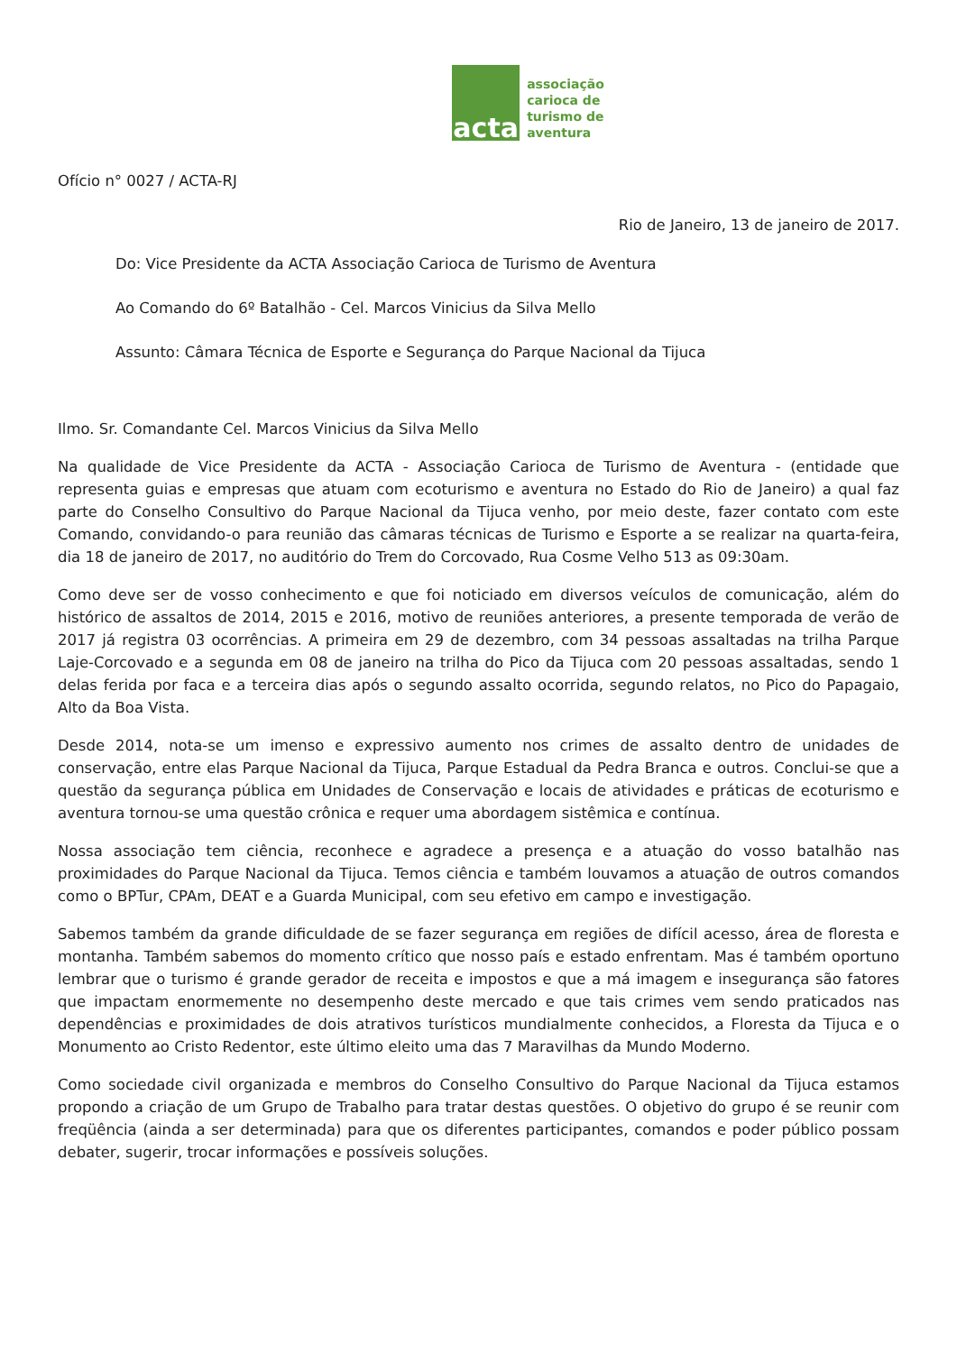acta
associação
carioca de
turismo de
aventura
Ofício n° 0027 / ACTA-RJ
Rio de Janeiro, 13 de janeiro de 2017.
Do: Vice Presidente da ACTA Associação Carioca de Turismo de Aventura
Ao Comando do 6º Batalhão - Cel. Marcos Vinicius da Silva Mello
Assunto: Câmara Técnica de Esporte e Segurança do Parque Nacional da Tijuca
Ilmo. Sr. Comandante Cel. Marcos Vinicius da Silva Mello
Na qualidade de Vice Presidente da ACTA - Associação Carioca de Turismo de Aventura - (entidade que representa guias e empresas que atuam com ecoturismo e aventura no Estado do Rio de Janeiro) a qual faz parte do Conselho Consultivo do Parque Nacional da Tijuca venho, por meio deste, fazer contato com este Comando, convidando-o para reunião das câmaras técnicas de Turismo e Esporte a se realizar na quarta-feira, dia 18 de janeiro de 2017, no auditório do Trem do Corcovado, Rua Cosme Velho 513 as 09:30am.
Como deve ser de vosso conhecimento e que foi noticiado em diversos veículos de comunicação, além do histórico de assaltos de 2014, 2015 e 2016, motivo de reuniões anteriores, a presente temporada de verão de 2017 já registra 03 ocorrências. A primeira em 29 de dezembro, com 34 pessoas assaltadas na trilha Parque Laje-Corcovado e a segunda em 08 de janeiro na trilha do Pico da Tijuca com 20 pessoas assaltadas, sendo 1 delas ferida por faca e a terceira dias após o segundo assalto ocorrida, segundo relatos, no Pico do Papagaio, Alto da Boa Vista.
Desde 2014, nota-se um imenso e expressivo aumento nos crimes de assalto dentro de unidades de conservação, entre elas Parque Nacional da Tijuca, Parque Estadual da Pedra Branca e outros. Conclui-se que a questão da segurança pública em Unidades de Conservação e locais de atividades e práticas de ecoturismo e aventura tornou-se uma questão crônica e requer uma abordagem sistêmica e contínua.
Nossa associação tem ciência, reconhece e agradece a presença e a atuação do vosso batalhão nas proximidades do Parque Nacional da Tijuca. Temos ciência e também louvamos a atuação de outros comandos como o BPTur, CPAm, DEAT e a Guarda Municipal, com seu efetivo em campo e investigação.
Sabemos também da grande dificuldade de se fazer segurança em regiões de difícil acesso, área de floresta e montanha. Também sabemos do momento crítico que nosso país e estado enfrentam. Mas é também oportuno lembrar que o turismo é grande gerador de receita e impostos e que a má imagem e insegurança são fatores que impactam enormemente no desempenho deste mercado e que tais crimes vem sendo praticados nas dependências e proximidades de dois atrativos turísticos mundialmente conhecidos, a Floresta da Tijuca e o Monumento ao Cristo Redentor, este último eleito uma das 7 Maravilhas da Mundo Moderno.
Como sociedade civil organizada e membros do Conselho Consultivo do Parque Nacional da Tijuca estamos propondo a criação de um Grupo de Trabalho para tratar destas questões. O objetivo do grupo é se reunir com freqüência (ainda a ser determinada) para que os diferentes participantes, comandos e poder público possam debater, sugerir, trocar informações e possíveis soluções.